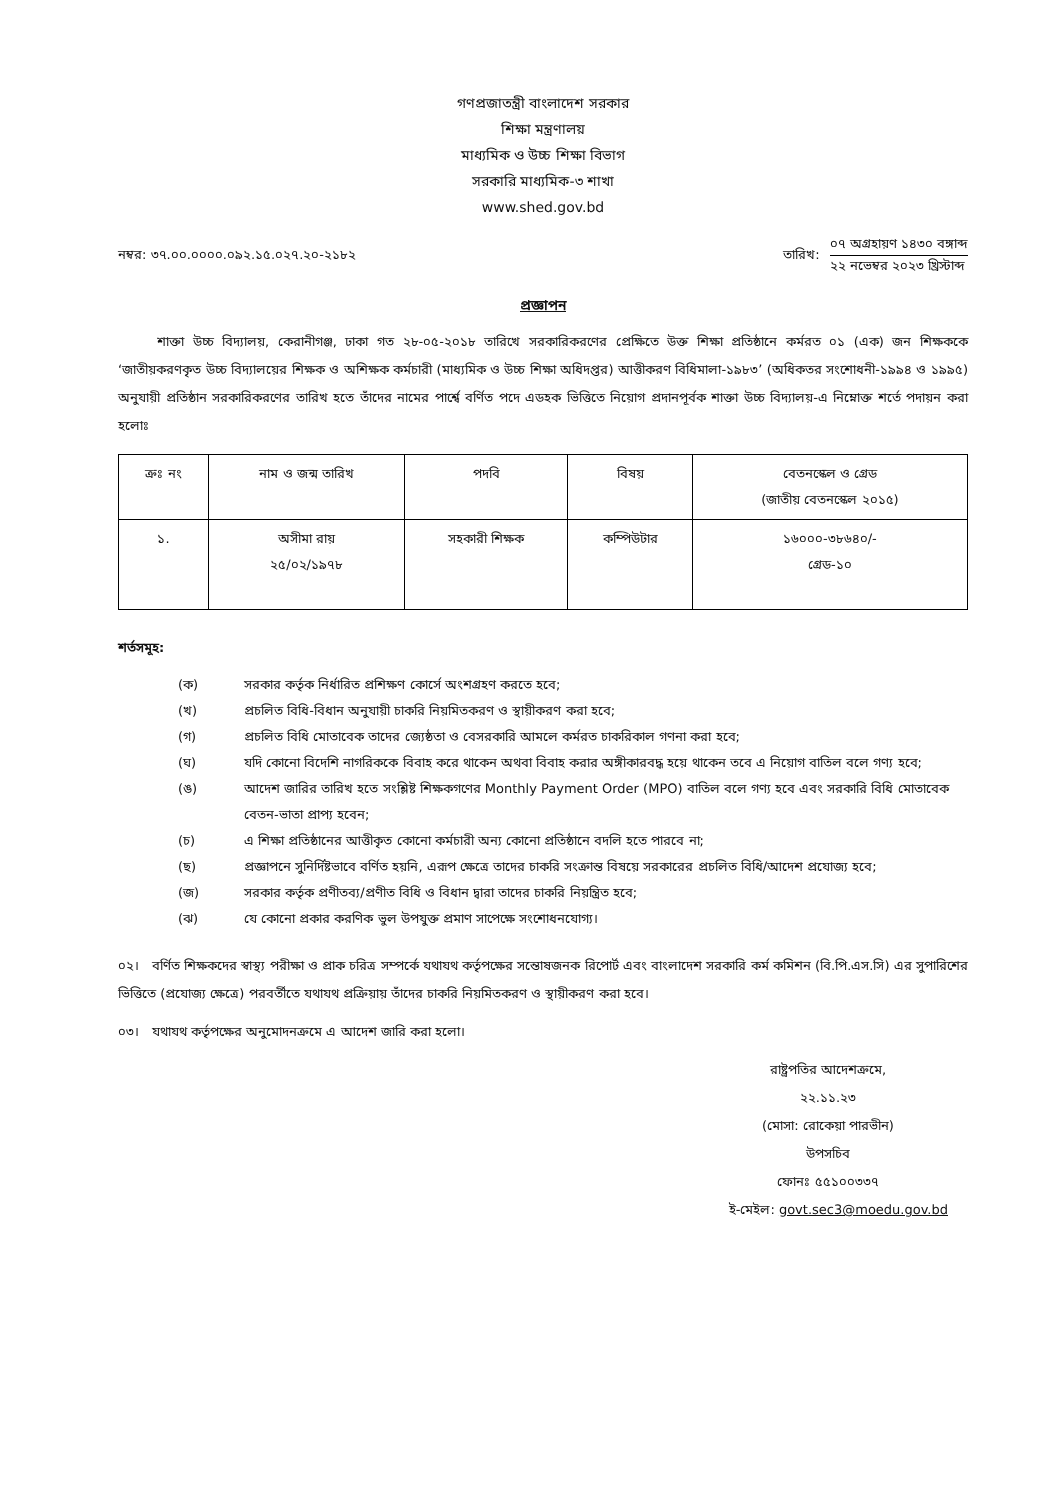গণপ্রজাতন্ত্রী বাংলাদেশ সরকার
শিক্ষা মন্ত্রণালয়
মাধ্যমিক ও উচ্চ শিক্ষা বিভাগ
সরকারি মাধ্যমিক-৩ শাখা
www.shed.gov.bd
নম্বর: ৩৭.০০.০০০০.০৯২.১৫.০২৭.২০-২১৮২
তারিখ:
০৭ অগ্রহায়ণ ১৪৩০ বঙ্গাব্দ
২২ নভেম্বর ২০২৩ খ্রিস্টাব্দ
প্রজ্ঞাপন
   শাক্তা উচ্চ বিদ্যালয়, কেরানীগঞ্জ, ঢাকা গত ২৮-০৫-২০১৮ তারিখে সরকারিকরণের প্রেক্ষিতে উক্ত শিক্ষা প্রতিষ্ঠানে কর্মরত ০১ (এক) জন শিক্ষককে ‘জাতীয়করণকৃত উচ্চ বিদ্যালয়ের শিক্ষক ও অশিক্ষক কর্মচারী (মাধ্যমিক ও উচ্চ শিক্ষা অধিদপ্তর) আত্তীকরণ বিধিমালা-১৯৮৩’ (অধিকতর সংশোধনী-১৯৯৪ ও ১৯৯৫) অনুযায়ী প্রতিষ্ঠান সরকারিকরণের তারিখ হতে তাঁদের নামের পার্শ্বে বর্ণিত পদে এডহক ভিত্তিতে নিয়োগ প্রদানপূর্বক শাক্তা উচ্চ বিদ্যালয়-এ নিম্নোক্ত শর্তে পদায়ন করা হলোঃ
| ক্রঃ নং | নাম ও জন্ম তারিখ | পদবি | বিষয় | বেতনস্কেল ও গ্রেড (জাতীয় বেতনস্কেল ২০১৫) |
| --- | --- | --- | --- | --- |
| ১. | অসীমা রায় ২৫/০২/১৯৭৮ | সহকারী শিক্ষক | কম্পিউটার | ১৬০০০-৩৮৬৪০/- গ্রেড-১০ |
শর্তসমূহ:
(ক) সরকার কর্তৃক নির্ধারিত প্রশিক্ষণ কোর্সে অংশগ্রহণ করতে হবে;
(খ) প্রচলিত বিধি-বিধান অনুযায়ী চাকরি নিয়মিতকরণ ও স্থায়ীকরণ করা হবে;
(গ) প্রচলিত বিধি মোতাবেক তাদের জ্যেষ্ঠতা ও বেসরকারি আমলে কর্মরত চাকরিকাল গণনা করা হবে;
(ঘ) যদি কোনো বিদেশি নাগরিককে বিবাহ করে থাকেন অথবা বিবাহ করার অঙ্গীকারবদ্ধ হয়ে থাকেন তবে এ নিয়োগ বাতিল বলে গণ্য হবে;
(ঙ) আদেশ জারির তারিখ হতে সংশ্লিষ্ট শিক্ষকগণের Monthly Payment Order (MPO) বাতিল বলে গণ্য হবে এবং সরকারি বিধি মোতাবেক বেতন-ভাতা প্রাপ্য হবেন;
(চ) এ শিক্ষা প্রতিষ্ঠানের আত্তীকৃত কোনো কর্মচারী অন্য কোনো প্রতিষ্ঠানে বদলি হতে পারবে না;
(ছ) প্রজ্ঞাপনে সুনির্দিষ্টভাবে বর্ণিত হয়নি, এরূপ ক্ষেত্রে তাদের চাকরি সংক্রান্ত বিষয়ে সরকারের প্রচলিত বিধি/আদেশ প্রযোজ্য হবে;
(জ) সরকার কর্তৃক প্রণীতব্য/প্রণীত বিধি ও বিধান দ্বারা তাদের চাকরি নিয়ন্ত্রিত হবে;
(ঝ) যে কোনো প্রকার করণিক ভুল উপযুক্ত প্রমাণ সাপেক্ষে সংশোধনযোগ্য।
০২। বর্ণিত শিক্ষকদের স্বাস্থ্য পরীক্ষা ও প্রাক চরিত্র সম্পর্কে যথাযথ কর্তৃপক্ষের সন্তোষজনক রিপোর্ট এবং বাংলাদেশ সরকারি কর্ম কমিশন (বি.পি.এস.সি) এর সুপারিশের ভিত্তিতে (প্রযোজ্য ক্ষেত্রে) পরবর্তীতে যথাযথ প্রক্রিয়ায় তাঁদের চাকরি নিয়মিতকরণ ও স্থায়ীকরণ করা হবে।
০৩। যথাযথ কর্তৃপক্ষের অনুমোদনক্রমে এ আদেশ জারি করা হলো।
রাষ্ট্রপতির আদেশক্রমে,
২২.১১.২৩
(মোসা: রোকেয়া পারভীন)
উপসচিব
ফোনঃ ৫৫১০০৩৩৭
ই-মেইল: govt.sec3@moedu.gov.bd